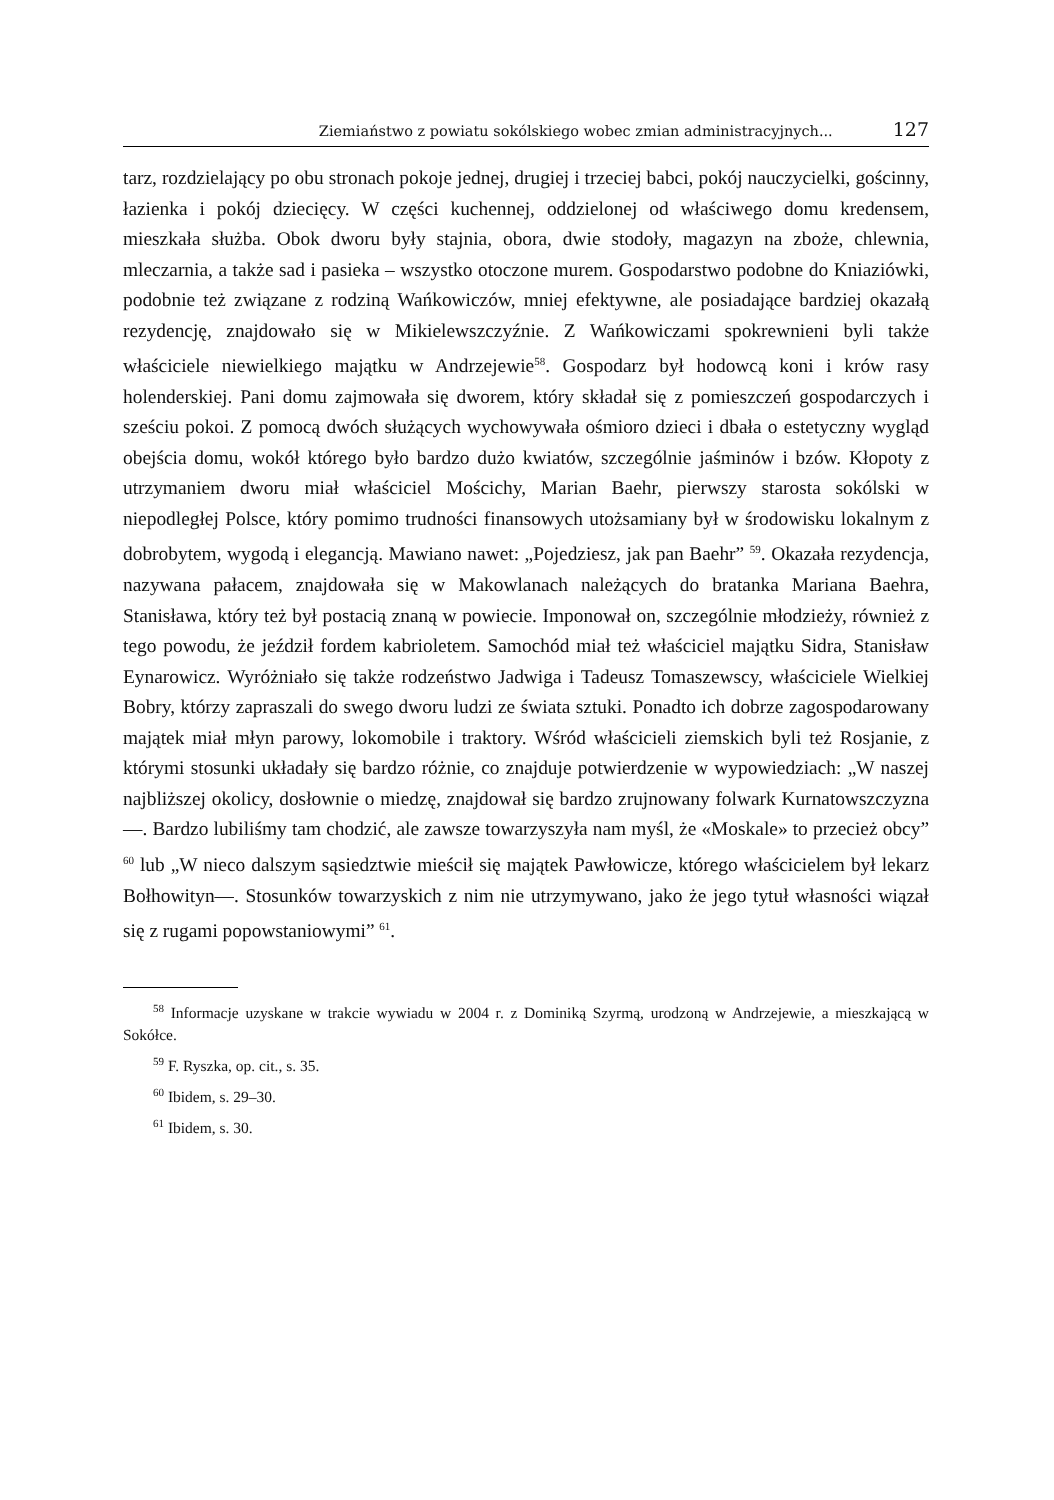Ziemiaństwo z powiatu sokólskiego wobec zmian administracyjnych... 127
tarz, rozdzielający po obu stronach pokoje jednej, drugiej i trzeciej babci, pokój nauczycielki, gościnny, łazienka i pokój dziecięcy. W części kuchennej, oddzielonej od właściwego domu kredensem, mieszkała służba. Obok dworu były stajnia, obora, dwie stodoły, magazyn na zboże, chlewnia, mleczarnia, a także sad i pasieka – wszystko otoczone murem. Gospodarstwo podobne do Kniaziówki, podobnie też związane z rodziną Wańkowiczów, mniej efektywne, ale posiadające bardziej okazałą rezydencję, znajdowało się w Mikielewszczyźnie. Z Wańkowiczami spokrewnieni byli także właściciele niewielkiego majątku w Andrzejewie<sup>58</sup>. Gospodarz był hodowcą koni i krów rasy holenderskiej. Pani domu zajmowała się dworem, który składał się z pomieszczeń gospodarczych i sześciu pokoi. Z pomocą dwóch służących wychowywała ośmioro dzieci i dbała o estetyczny wygląd obejścia domu, wokół którego było bardzo dużo kwiatów, szczególnie jaśminów i bzów. Kłopoty z utrzymaniem dworu miał właściciel Mościchy, Marian Baehr, pierwszy starosta sokólski w niepodległej Polsce, który pomimo trudności finansowych utożsamiany był w środowisku lokalnym z dobrobytem, wygodą i elegancją. Mawiano nawet: „Pojedziesz, jak pan Baehr” <sup>59</sup>. Okazała rezydencja, nazywana pałacem, znajdowała się w Makowlanach należących do bratanka Mariana Baehra, Stanisława, który też był postacią znaną w powiecie. Imponował on, szczególnie młodzieży, również z tego powodu, że jeździł fordem kabrioletem. Samochód miał też właściciel majątku Sidra, Stanisław Eynarowicz. Wyróżniało się także rodzeństwo Jadwiga i Tadeusz Tomaszewscy, właściciele Wielkiej Bobry, którzy zapraszali do swego dworu ludzi ze świata sztuki. Ponadto ich dobrze zagospodarowany majątek miał młyn parowy, lokomobile i traktory. Wśród właścicieli ziemskich byli też Rosjanie, z którymi stosunki układały się bardzo różnie, co znajduje potwierdzenie w wypowiedziach: „W naszej najbliższej okolicy, dosłownie o miedzę, znajdował się bardzo zrujnowany folwark Kurnatowszczyzna—. Bardzo lubiliśmy tam chodzić, ale zawsze towarzyszyła nam myśl, że «Moskale» to przecież obcy” <sup>60</sup> lub „W nieco dalszym sąsiedztwie mieścił się majątek Pawłowicze, którego właścicielem był lekarz Bołhowityn—. Stosunków towarzyskich z nim nie utrzymywano, jako że jego tytuł własności wiązał się z rugami popowstaniowymi” <sup>61</sup>.
<sup>58</sup> Informacje uzyskane w trakcie wywiadu w 2004 r. z Dominiką Szyrmą, urodzoną w Andrzejewie, a mieszkającą w Sokółce.
<sup>59</sup> F. Ryszka, op. cit., s. 35.
<sup>60</sup> Ibidem, s. 29–30.
<sup>61</sup> Ibidem, s. 30.